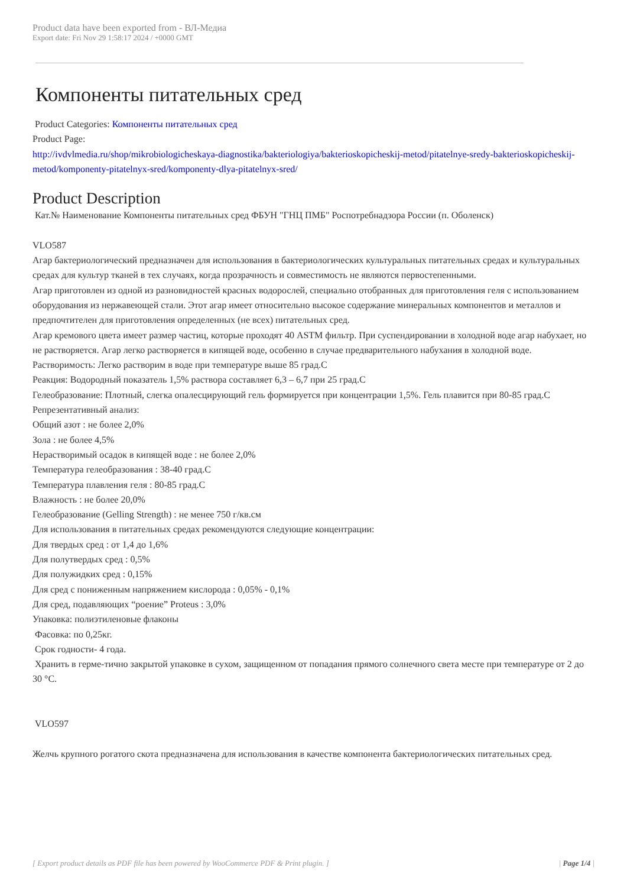Product data have been exported from - ВЛ-Медиа
Export date: Fri Nov 29 1:58:17 2024 / +0000 GMT
Компоненты питательных сред
Product Categories: Компоненты питательных сред
Product Page:
http://ivdvlmedia.ru/shop/mikrobiologicheskaya-diagnostika/bakteriologiya/bakterioskopicheskij-metod/pitatelnye-sredy-bakterioskopicheskij-metod/komponenty-pitatelnyx-sred/komponenty-dlya-pitatelnyx-sred/
Product Description
Кат.№ Наименование Компоненты питательных сред ФБУН "ГНЦ ПМБ" Роспотребнадзора России (п. Оболенск)
VLO587
Агар бактериологический предназначен для использования в бактериологических культуральных питательных средах и культуральных средах для культур тканей в тех случаях, когда прозрачность и совместимость не являются первостепенными.
Агар приготовлен из одной из разновидностей красных водорослей, специально отобранных для приготовления геля с использованием оборудования из нержавеющей стали. Этот агар имеет относительно высокое содержание минеральных компонентов и металлов и предпочтителен для приготовления определенных (не всех) питательных сред.
Агар кремового цвета имеет размер частиц, которые проходят 40 ASTM фильтр. При суспендировании в холодной воде агар набухает, но не растворяется. Агар легко растворяется в кипящей воде, особенно в случае предварительного набухания в холодной воде.
Растворимость: Легко растворим в воде при температуре выше 85 град.С
Реакция: Водородный показатель 1,5% раствора составляет 6,3 – 6,7 при 25 град.С
Гелеобразование: Плотный, слегка опалесцирующий гель формируется при концентрации 1,5%. Гель плавится при 80-85 град.С
Репрезентативный анализ:
Общий азот : не более 2,0%
Зола : не более 4,5%
Нерастворимый осадок в кипящей воде : не более 2,0%
Температура гелеобразования : 38-40 град.С
Температура плавления геля : 80-85 град.С
Влажность : не более 20,0%
Гелеобразование (Gelling Strength) : не менее 750 г/кв.см
Для использования в питательных средах рекомендуются следующие концентрации:
Для твердых сред : от 1,4 до 1,6%
Для полутвердых сред : 0,5%
Для полужидких сред : 0,15%
Для сред с пониженным напряжением кислорода : 0,05% - 0,1%
Для сред, подавляющих “роение” Proteus : 3,0%
Упаковка: полиэтиленовые флаконы
Фасовка: по 0,25кг.
Срок годности- 4 года.
Хранить в герме-тично закрытой упаковке в сухом, защищенном от попадания прямого солнечного света месте при температуре от 2 до 30 °С.
VLO597
Желчь крупного рогатого скота предназначена для использования в качестве компонента бактериологических питательных сред.
[ Export product details as PDF file has been powered by WooCommerce PDF & Print plugin. ] | Page 1/4 |